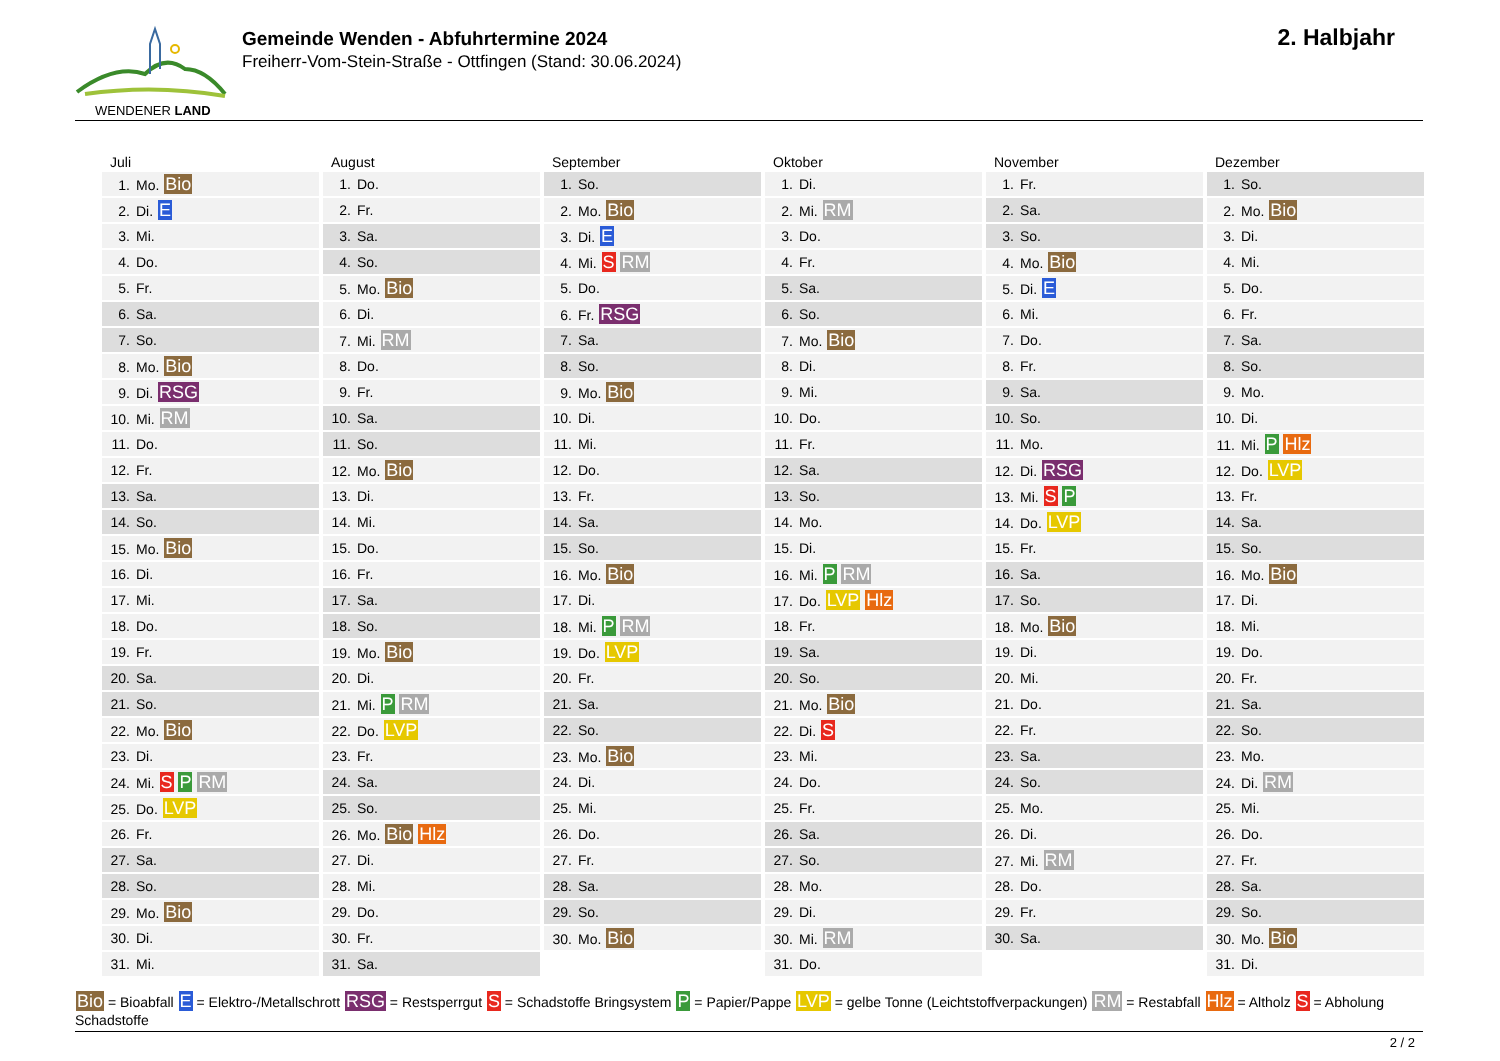WENDENER LAND
Gemeinde Wenden - Abfuhrtermine 2024
Freiherr-Vom-Stein-Straße - Ottfingen (Stand: 30.06.2024)
2. Halbjahr
| Juli |
| --- |
| 1. Mo. Bio |
| 2. Di. E |
| 3. Mi. |
| 4. Do. |
| 5. Fr. |
| 6. Sa. |
| 7. So. |
| 8. Mo. Bio |
| 9. Di. RSG |
| 10. Mi. RM |
| 11. Do. |
| 12. Fr. |
| 13. Sa. |
| 14. So. |
| 15. Mo. Bio |
| 16. Di. |
| 17. Mi. |
| 18. Do. |
| 19. Fr. |
| 20. Sa. |
| 21. So. |
| 22. Mo. Bio |
| 23. Di. |
| 24. Mi. S P RM |
| 25. Do. LVP |
| 26. Fr. |
| 27. Sa. |
| 28. So. |
| 29. Mo. Bio |
| 30. Di. |
| 31. Mi. |
| August |
| --- |
| 1. Do. |
| 2. Fr. |
| 3. Sa. |
| 4. So. |
| 5. Mo. Bio |
| 6. Di. |
| 7. Mi. RM |
| 8. Do. |
| 9. Fr. |
| 10. Sa. |
| 11. So. |
| 12. Mo. Bio |
| 13. Di. |
| 14. Mi. |
| 15. Do. |
| 16. Fr. |
| 17. Sa. |
| 18. So. |
| 19. Mo. Bio |
| 20. Di. |
| 21. Mi. P RM |
| 22. Do. LVP |
| 23. Fr. |
| 24. Sa. |
| 25. So. |
| 26. Mo. Bio Hlz |
| 27. Di. |
| 28. Mi. |
| 29. Do. |
| 30. Fr. |
| 31. Sa. |
| September |
| --- |
| 1. So. |
| 2. Mo. Bio |
| 3. Di. E |
| 4. Mi. S RM |
| 5. Do. |
| 6. Fr. RSG |
| 7. Sa. |
| 8. So. |
| 9. Mo. Bio |
| 10. Di. |
| 11. Mi. |
| 12. Do. |
| 13. Fr. |
| 14. Sa. |
| 15. So. |
| 16. Mo. Bio |
| 17. Di. |
| 18. Mi. P RM |
| 19. Do. LVP |
| 20. Fr. |
| 21. Sa. |
| 22. So. |
| 23. Mo. Bio |
| 24. Di. |
| 25. Mi. |
| 26. Do. |
| 27. Fr. |
| 28. Sa. |
| 29. So. |
| 30. Mo. Bio |
| Oktober |
| --- |
| 1. Di. |
| 2. Mi. RM |
| 3. Do. |
| 4. Fr. |
| 5. Sa. |
| 6. So. |
| 7. Mo. Bio |
| 8. Di. |
| 9. Mi. |
| 10. Do. |
| 11. Fr. |
| 12. Sa. |
| 13. So. |
| 14. Mo. |
| 15. Di. |
| 16. Mi. P RM |
| 17. Do. LVP Hlz |
| 18. Fr. |
| 19. Sa. |
| 20. So. |
| 21. Mo. Bio |
| 22. Di. S |
| 23. Mi. |
| 24. Do. |
| 25. Fr. |
| 26. Sa. |
| 27. So. |
| 28. Mo. |
| 29. Di. |
| 30. Mi. RM |
| 31. Do. |
| November |
| --- |
| 1. Fr. |
| 2. Sa. |
| 3. So. |
| 4. Mo. Bio |
| 5. Di. E |
| 6. Mi. |
| 7. Do. |
| 8. Fr. |
| 9. Sa. |
| 10. So. |
| 11. Mo. |
| 12. Di. RSG |
| 13. Mi. S P |
| 14. Do. LVP |
| 15. Fr. |
| 16. Sa. |
| 17. So. |
| 18. Mo. Bio |
| 19. Di. |
| 20. Mi. |
| 21. Do. |
| 22. Fr. |
| 23. Sa. |
| 24. So. |
| 25. Mo. |
| 26. Di. |
| 27. Mi. RM |
| 28. Do. |
| 29. Fr. |
| 30. Sa. |
| Dezember |
| --- |
| 1. So. |
| 2. Mo. Bio |
| 3. Di. |
| 4. Mi. |
| 5. Do. |
| 6. Fr. |
| 7. Sa. |
| 8. So. |
| 9. Mo. |
| 10. Di. |
| 11. Mi. P Hlz |
| 12. Do. LVP |
| 13. Fr. |
| 14. Sa. |
| 15. So. |
| 16. Mo. Bio |
| 17. Di. |
| 18. Mi. |
| 19. Do. |
| 20. Fr. |
| 21. Sa. |
| 22. So. |
| 23. Mo. |
| 24. Di. RM |
| 25. Mi. |
| 26. Do. |
| 27. Fr. |
| 28. Sa. |
| 29. So. |
| 30. Mo. Bio |
| 31. Di. |
Bio = Bioabfall E = Elektro-/Metallschrott RSG = Restsperrgut S = Schadstoffe Bringsystem P = Papier/Pappe LVP = gelbe Tonne (Leichtstoffverpackungen) RM = Restabfall Hlz = Altholz S = Abholung Schadstoffe
2 / 2